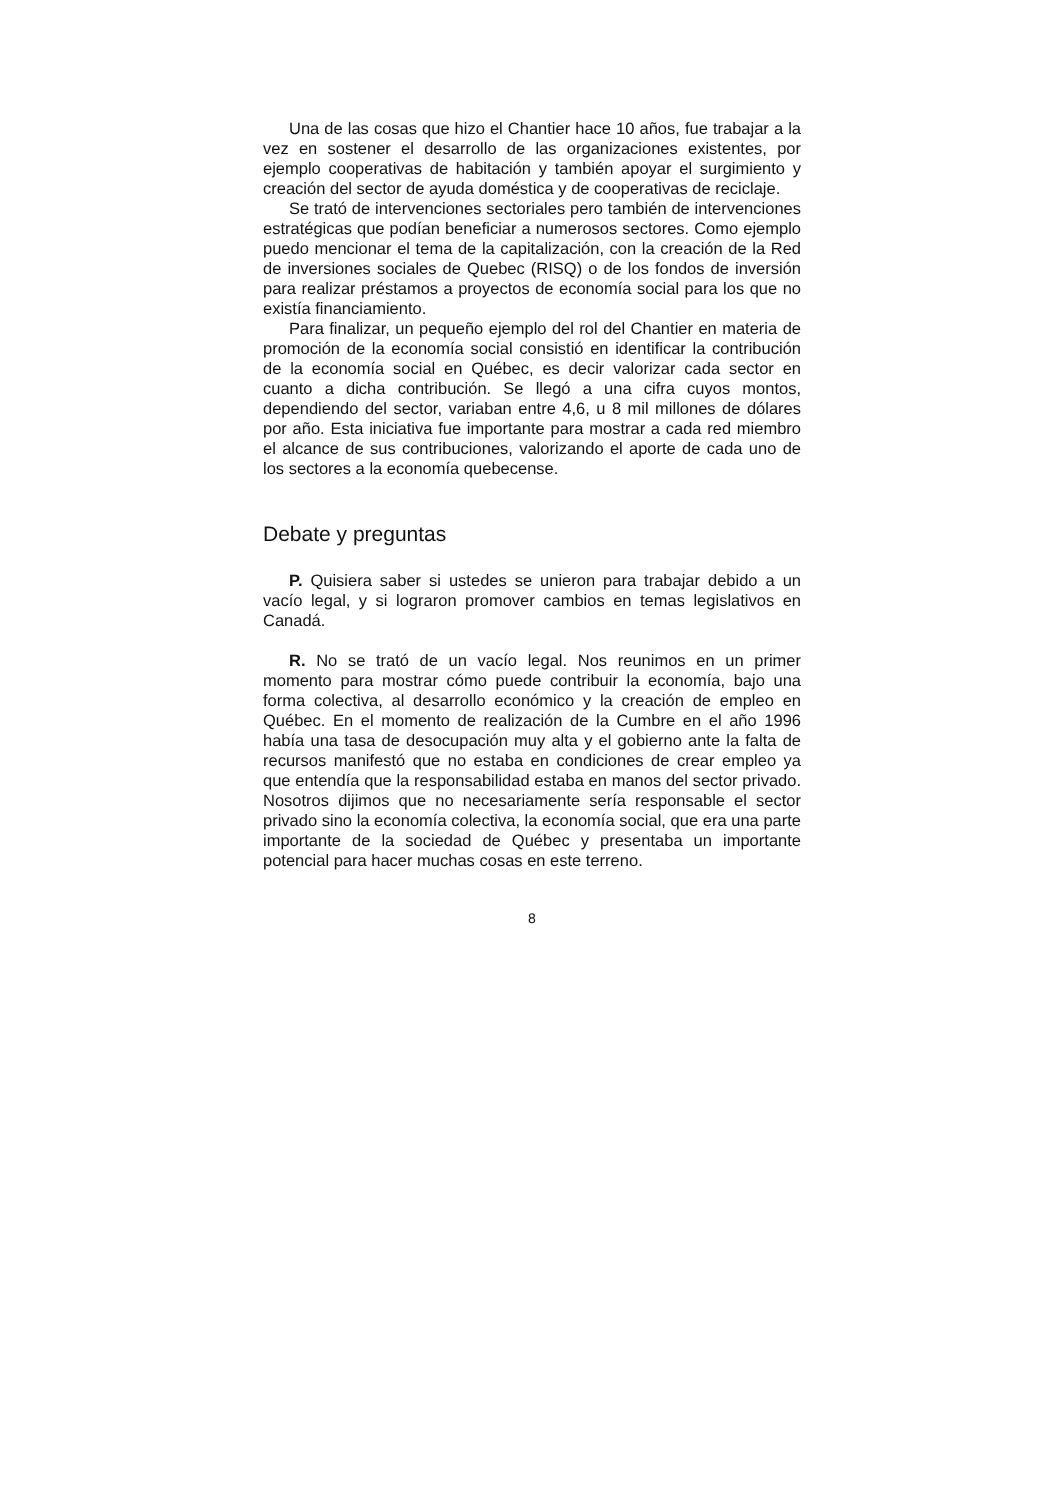Una de las cosas que hizo el Chantier hace 10 años, fue trabajar a la vez en sostener el desarrollo de las organizaciones existentes, por ejemplo cooperativas de habitación y también apoyar el surgimiento y creación del sector de ayuda doméstica y de cooperativas de reciclaje.
Se trató de intervenciones sectoriales pero también de intervenciones estratégicas que podían beneficiar a numerosos sectores. Como ejemplo puedo mencionar el tema de la capitalización, con la creación de la Red de inversiones sociales de Quebec (RISQ) o de los fondos de inversión para realizar préstamos a proyectos de economía social para los que no existía financiamiento.
Para finalizar, un pequeño ejemplo del rol del Chantier en materia de promoción de la economía social consistió en identificar la contribución de la economía social en Québec, es decir valorizar cada sector en cuanto a dicha contribución. Se llegó a una cifra cuyos montos, dependiendo del sector, variaban entre 4,6, u 8 mil millones de dólares por año. Esta iniciativa fue importante para mostrar a cada red miembro el alcance de sus contribuciones, valorizando el aporte de cada uno de los sectores a la economía quebecense.
Debate y preguntas
P. Quisiera saber si ustedes se unieron para trabajar debido a un vacío legal, y si lograron promover cambios en temas legislativos en Canadá.
R. No se trató de un vacío legal. Nos reunimos en un primer momento para mostrar cómo puede contribuir la economía, bajo una forma colectiva, al desarrollo económico y la creación de empleo en Québec. En el momento de realización de la Cumbre en el año 1996 había una tasa de desocupación muy alta y el gobierno ante la falta de recursos manifestó que no estaba en condiciones de crear empleo ya que entendía que la responsabilidad estaba en manos del sector privado. Nosotros dijimos que no necesariamente sería responsable el sector privado sino la economía colectiva, la economía social, que era una parte importante de la sociedad de Québec y presentaba un importante potencial para hacer muchas cosas en este terreno.
8